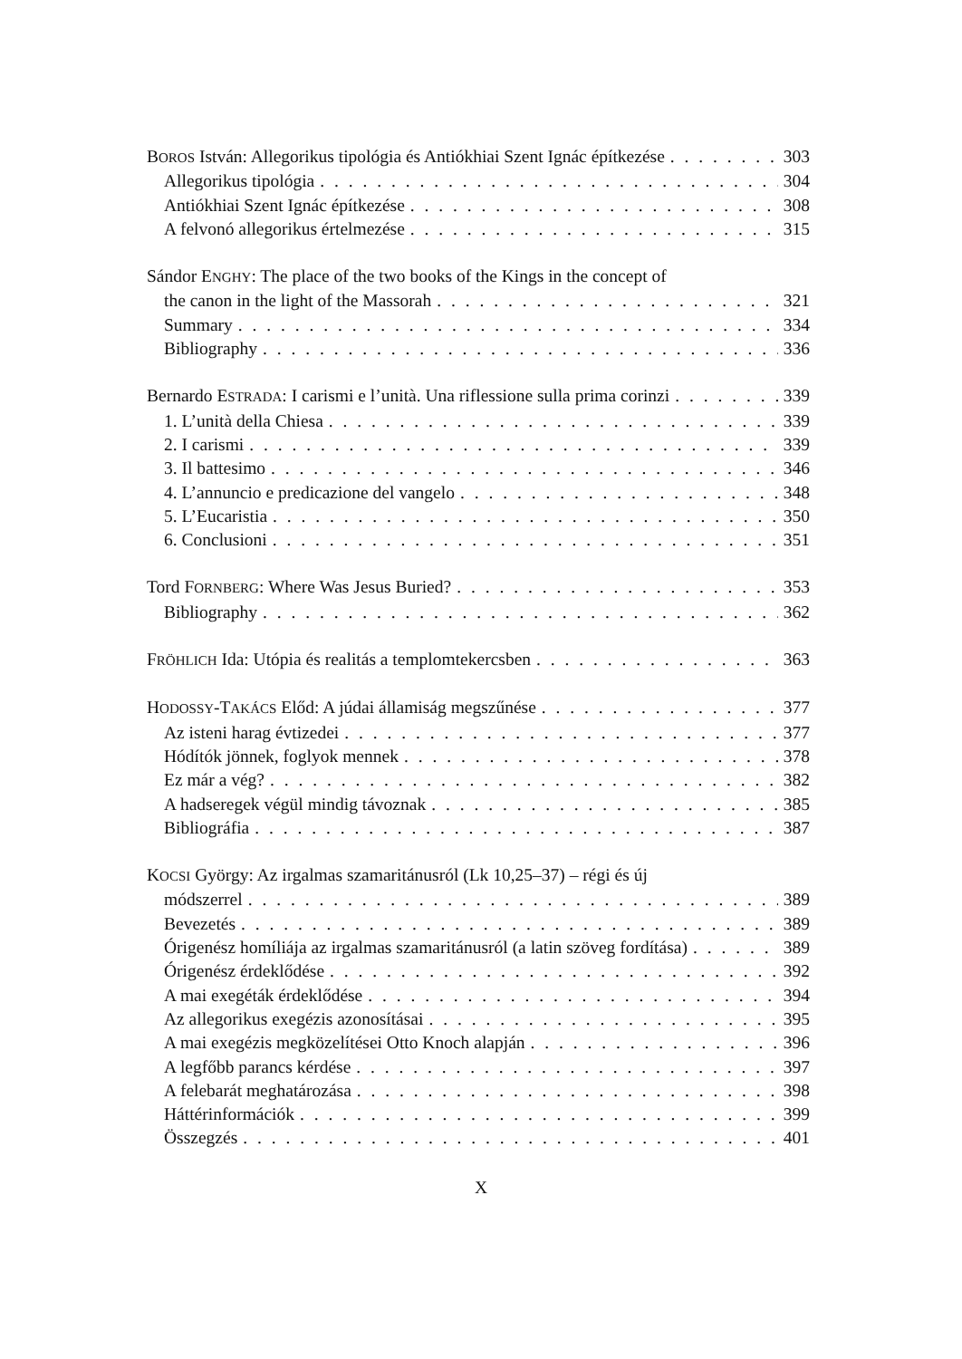BOROS István: Allegorikus tipológia és Antiókhiai Szent Ignác építkezése 303
Allegorikus tipológia 304
Antiókhiai Szent Ignác építkezése 308
A felvonó allegorikus értelmezése 315
Sándor ENGHY: The place of the two books of the Kings in the concept of
the canon in the light of the Massorah 321
Summary 334
Bibliography 336
Bernardo ESTRADA: I carismi e l’unità. Una riflessione sulla prima corinzi 339
1. L’unità della Chiesa 339
2. I carismi 339
3. Il battesimo 346
4. L’annuncio e predicazione del vangelo 348
5. L’Eucaristia 350
6. Conclusioni 351
Tord FORNBERG: Where Was Jesus Buried? 353
Bibliography 362
FRÖHLICH Ida: Utópia és realitás a templomtekercsben 363
HODOSSY-TAKÁCS Előd: A júdai államiság megszűnése 377
Az isteni harag évtizedei 377
Hódítók jönnek, foglyok mennek 378
Ez már a vég? 382
A hadseregek végül mindig távoznak 385
Bibliográfia 387
KOCSI György: Az irgalmas szamaritánusról (Lk 10,25–37) – régi és új
módszerrel 389
Bevezetés 389
Órigenész homíliája az irgalmas szamaritánusról (a latin szöveg fordítása) 389
Órigenész érdeklődése 392
A mai exegéták érdeklődése 394
Az allegorikus exegézis azonosításai 395
A mai exegézis megközelítései Otto Knoch alapján 396
A legfőbb parancs kérdése 397
A felebarát meghatározása 398
Háttérinformációk 399
Összegzés 401
X